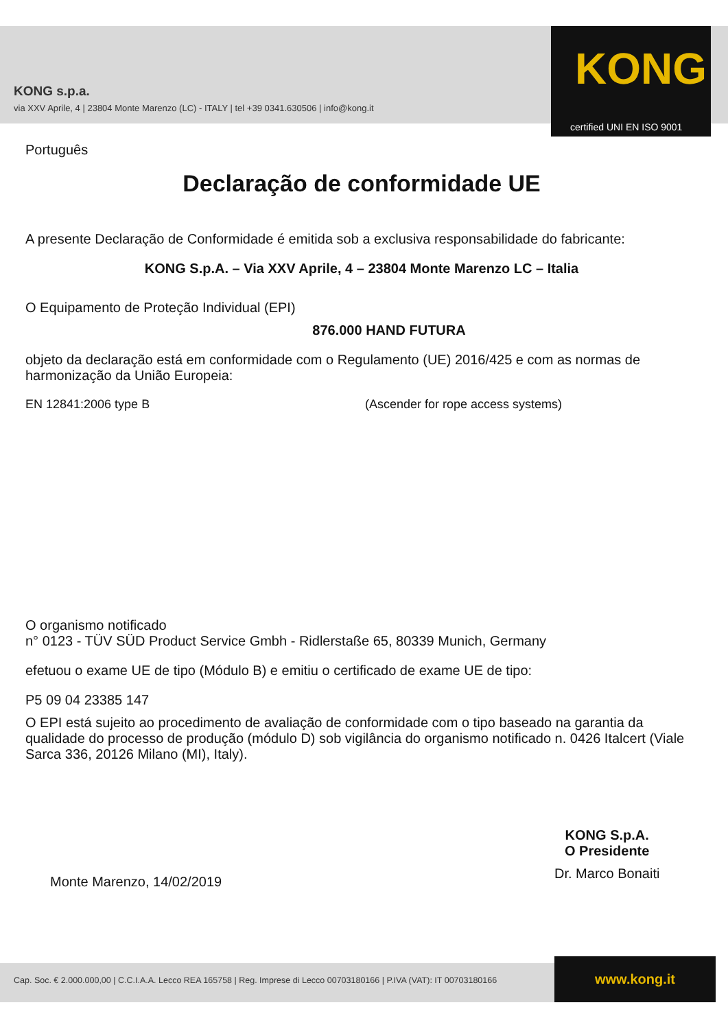KONG s.p.a.
via XXV Aprile, 4 | 23804 Monte Marenzo (LC) - ITALY | tel +39 0341.630506 | info@kong.it
KONG
certified UNI EN ISO 9001
Português
Declaração de conformidade UE
A presente Declaração de Conformidade é emitida sob a exclusiva responsabilidade do fabricante:
KONG S.p.A. – Via XXV Aprile, 4 – 23804 Monte Marenzo LC – Italia
O Equipamento de Proteção Individual (EPI)
876.000 HAND FUTURA
objeto da declaração está em conformidade com o Regulamento (UE) 2016/425 e com as normas de harmonização da União Europeia:
EN 12841:2006 type B (Ascender for rope access systems)
O organismo notificado
n° 0123 - TÜV SÜD Product Service Gmbh - Ridlerstaße 65, 80339 Munich, Germany
efetuou o exame UE de tipo (Módulo B) e emitiu o certificado de exame UE de tipo:
P5 09 04 23385 147
O EPI está sujeito ao procedimento de avaliação de conformidade com o tipo baseado na garantia da qualidade do processo de produção (módulo D) sob vigilância do organismo notificado n. 0426 Italcert (Viale Sarca 336, 20126 Milano (MI), Italy).
Monte Marenzo, 14/02/2019
KONG S.p.A.
O Presidente
Dr. Marco Bonaiti
Cap. Soc. € 2.000.000,00 | C.C.I.A.A. Lecco REA 165758 | Reg. Imprese di Lecco 00703180166 | P.IVA (VAT): IT 00703180166
www.kong.it